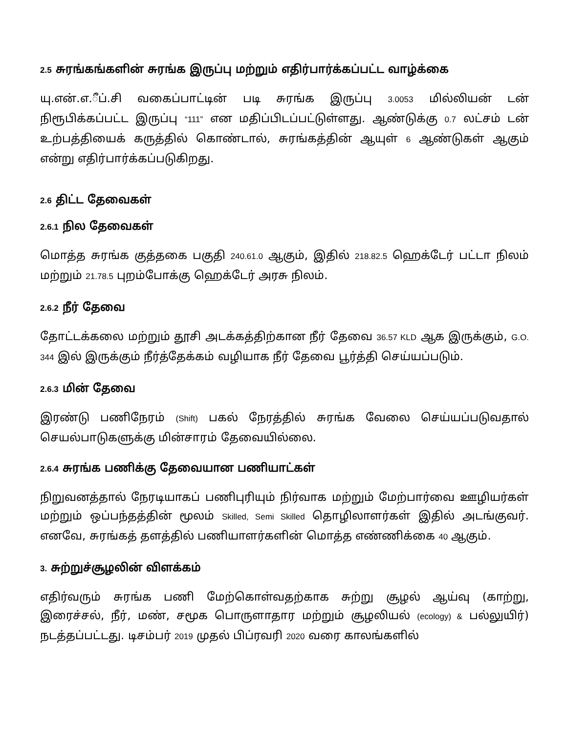2.5 சுரங்கங்களின் சுரங்க இருப்பு மற்றும் எதிர்பார்க்கப்பட்ட வாழ்க்கை
யு.என்.எ.ீப்.சி வகைப்பாட்டின் படி சுரங்க இருப்பு 3.0053 மில்லியன் டன் நிரூபிக்கப்பட்ட இருப்பு “111” என மதிப்பிடப்பட்டுள்ளது. ஆண்டுக்கு 0.7 லட்சம் டன் உற்பத்தியைக் கருத்தில் கொண்டால், சுரங்கத்தின் ஆயுள் 6 ஆண்டுகள் ஆகும் என்று எதிர்பார்க்கப்படுகிறது.
2.6 திட்ட தேவைகள்
2.6.1 நில தேவைகள்
மொத்த சுரங்க குத்தகை பகுதி 240.61.0 ஆகும், இதில் 218.82.5 ஹெக்டேர் பட்டா நிலம் மற்றும் 21.78.5 புறம்போக்கு ஹெக்டேர் அரசு நிலம்.
2.6.2 நீர் தேவை
தோட்டக்கலை மற்றும் தூசி அடக்கத்திற்கான நீர் தேவை 36.57 KLD ஆக இருக்கும், G.O. 344 இல் இருக்கும் நீர்த்தேக்கம் வழியாக நீர் தேவை பூர்த்தி செய்யப்படும்.
2.6.3 மின் தேவை
இரண்டு பணிநேரம் (Shift) பகல் நேரத்தில் சுரங்க வேலை செய்யப்படுவதால் செயல்பாடுகளுக்கு மின்சாரம் தேவையில்லை.
2.6.4 சுரங்க பணிக்கு தேவையான பணியாட்கள்
நிறுவனத்தால் நேரடியாகப் பணிபுரியும் நிர்வாக மற்றும் மேற்பார்வை ஊழியர்கள் மற்றும் ஒப்பந்தத்தின் மூலம் Skilled, Semi Skilled தொழிலாளர்கள் இதில் அடங்குவர். எனவே, சுரங்கத் தளத்தில் பணியாளர்களின் மொத்த எண்ணிக்கை 40 ஆகும்.
3. சுற்றுச்சூழலின் விளக்கம்
எதிர்வரும் சுரங்க பணி மேற்கொள்வதற்காக சுற்று சூழல் ஆய்வு (காற்று, இரைச்சல், நீர், மண், சமூக பொருளாதார மற்றும் சூழலியல் (ecology) & பல்லுயிர்) நடத்தப்பட்டது. டிசம்பர் 2019 முதல் பிப்ரவரி 2020 வரை காலங்களில்